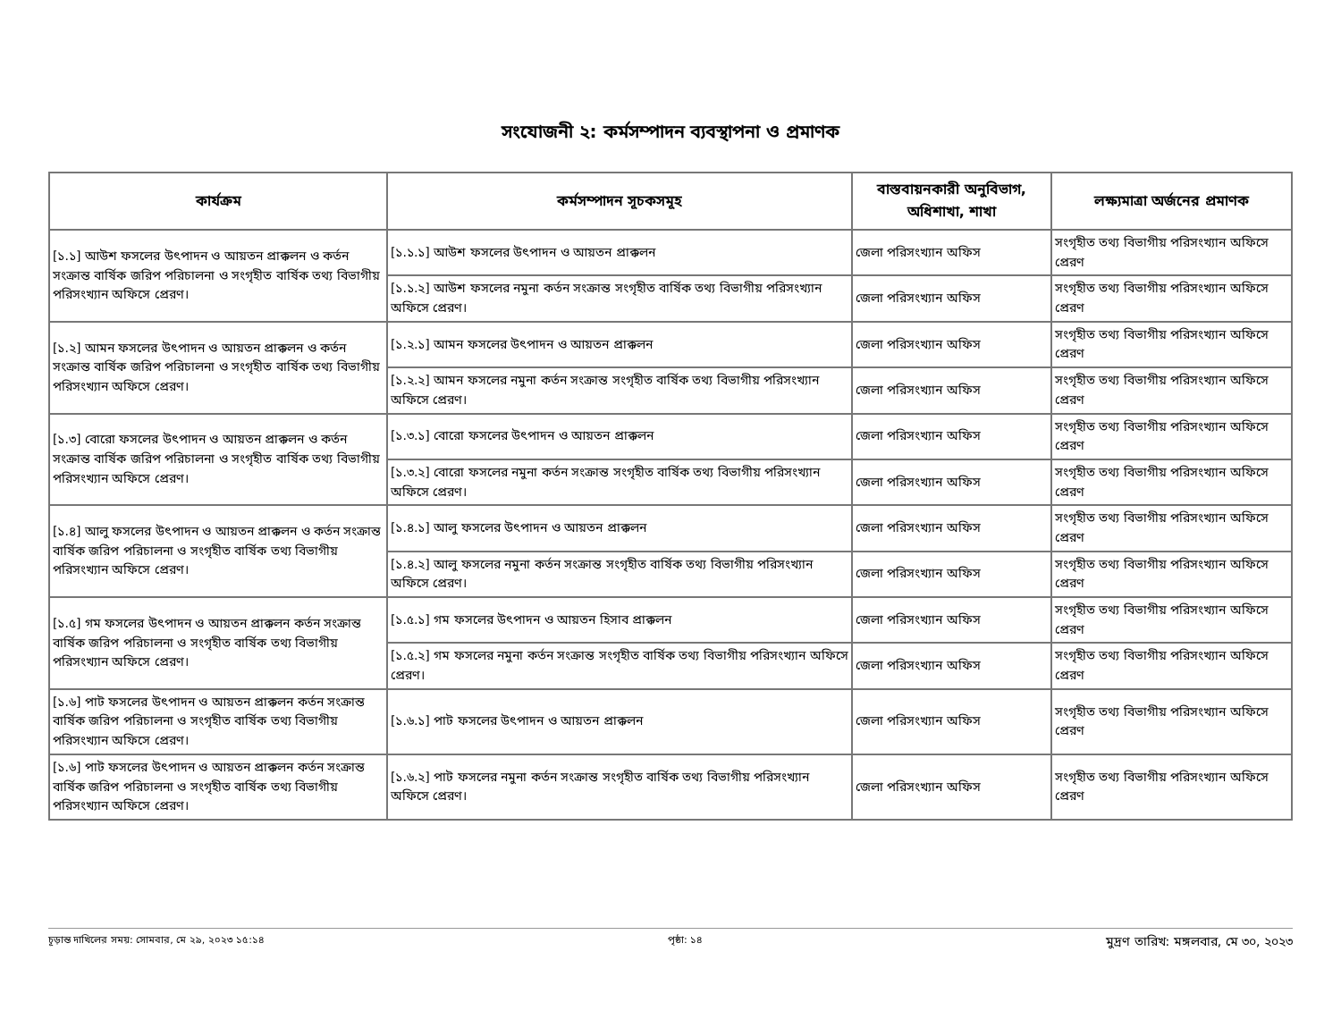সংযোজনী ২: কর্মসম্পাদন ব্যবস্থাপনা ও প্রমাণক
| কার্যক্রম | কর্মসম্পাদন সূচকসমূহ | বাস্তবায়নকারী অনুবিভাগ, অধিশাখা, শাখা | লক্ষ্যমাত্রা অর্জনের প্রমাণক |
| --- | --- | --- | --- |
| [১.১] আউশ ফসলের উৎপাদন ও আয়তন প্রাক্কলন ও কর্তন সংক্রান্ত বার্ষিক জরিপ পরিচালনা ও সংগৃহীত বার্ষিক তথ্য বিভাগীয় পরিসংখ্যান অফিসে প্রেরণ। | [১.১.১] আউশ ফসলের উৎপাদন ও আয়তন প্রাক্কলন | জেলা পরিসংখ্যান অফিস | সংগৃহীত তথ্য বিভাগীয় পরিসংখ্যান অফিসে প্রেরণ |
| | [১.১.২] আউশ ফসলের নমুনা কর্তন সংক্রান্ত সংগৃহীত বার্ষিক তথ্য বিভাগীয় পরিসংখ্যান অফিসে প্রেরণ। | জেলা পরিসংখ্যান অফিস | সংগৃহীত তথ্য বিভাগীয় পরিসংখ্যান অফিসে প্রেরণ |
| [১.২] আমন ফসলের উৎপাদন ও আয়তন প্রাক্কলন ও কর্তন সংক্রান্ত বার্ষিক জরিপ পরিচালনা ও সংগৃহীত বার্ষিক তথ্য বিভাগীয় পরিসংখ্যান অফিসে প্রেরণ। | [১.২.১] আমন ফসলের উৎপাদন ও আয়তন প্রাক্কলন | জেলা পরিসংখ্যান অফিস | সংগৃহীত তথ্য বিভাগীয় পরিসংখ্যান অফিসে প্রেরণ |
| | [১.২.২] আমন ফসলের নমুনা কর্তন সংক্রান্ত সংগৃহীত বার্ষিক তথ্য বিভাগীয় পরিসংখ্যান অফিসে প্রেরণ। | জেলা পরিসংখ্যান অফিস | সংগৃহীত তথ্য বিভাগীয় পরিসংখ্যান অফিসে প্রেরণ |
| [১.৩] বোরো ফসলের উৎপাদন ও আয়তন প্রাক্কলন ও কর্তন সংক্রান্ত বার্ষিক জরিপ পরিচালনা ও সংগৃহীত বার্ষিক তথ্য বিভাগীয় পরিসংখ্যান অফিসে প্রেরণ। | [১.৩.১] বোরো ফসলের উৎপাদন ও আয়তন প্রাক্কলন | জেলা পরিসংখ্যান অফিস | সংগৃহীত তথ্য বিভাগীয় পরিসংখ্যান অফিসে প্রেরণ |
| | [১.৩.২] বোরো ফসলের নমুনা কর্তন সংক্রান্ত সংগৃহীত বার্ষিক তথ্য বিভাগীয় পরিসংখ্যান অফিসে প্রেরণ। | জেলা পরিসংখ্যান অফিস | সংগৃহীত তথ্য বিভাগীয় পরিসংখ্যান অফিসে প্রেরণ |
| [১.৪] আলু ফসলের উৎপাদন ও আয়তন প্রাক্কলন ও কর্তন সংক্রান্ত বার্ষিক জরিপ পরিচালনা ও সংগৃহীত বার্ষিক তথ্য বিভাগীয় পরিসংখ্যান অফিসে প্রেরণ। | [১.৪.১] আলু ফসলের উৎপাদন ও আয়তন প্রাক্কলন | জেলা পরিসংখ্যান অফিস | সংগৃহীত তথ্য বিভাগীয় পরিসংখ্যান অফিসে প্রেরণ |
| | [১.৪.২] আলু ফসলের নমুনা কর্তন সংক্রান্ত সংগৃহীত বার্ষিক তথ্য বিভাগীয় পরিসংখ্যান অফিসে প্রেরণ। | জেলা পরিসংখ্যান অফিস | সংগৃহীত তথ্য বিভাগীয় পরিসংখ্যান অফিসে প্রেরণ |
| [১.৫] গম ফসলের উৎপাদন ও আয়তন প্রাক্কলন কর্তন সংক্রান্ত বার্ষিক জরিপ পরিচালনা ও সংগৃহীত বার্ষিক তথ্য বিভাগীয় পরিসংখ্যান অফিসে প্রেরণ। | [১.৫.১] গম ফসলের উৎপাদন ও আয়তন হিসাব প্রাক্কলন | জেলা পরিসংখ্যান অফিস | সংগৃহীত তথ্য বিভাগীয় পরিসংখ্যান অফিসে প্রেরণ |
| | [১.৫.২] গম ফসলের নমুনা কর্তন সংক্রান্ত সংগৃহীত বার্ষিক তথ্য বিভাগীয় পরিসংখ্যান অফিসে প্রেরণ। | জেলা পরিসংখ্যান অফিস | সংগৃহীত তথ্য বিভাগীয় পরিসংখ্যান অফিসে প্রেরণ |
| [১.৬] পাট ফসলের উৎপাদন ও আয়তন প্রাক্কলন কর্তন সংক্রান্ত বার্ষিক জরিপ পরিচালনা ও সংগৃহীত বার্ষিক তথ্য বিভাগীয় পরিসংখ্যান অফিসে প্রেরণ। | [১.৬.১] পাট ফসলের উৎপাদন ও আয়তন প্রাক্কলন | জেলা পরিসংখ্যান অফিস | সংগৃহীত তথ্য বিভাগীয় পরিসংখ্যান অফিসে প্রেরণ |
| [১.৬] পাট ফসলের উৎপাদন ও আয়তন প্রাক্কলন কর্তন সংক্রান্ত বার্ষিক জরিপ পরিচালনা ও সংগৃহীত বার্ষিক তথ্য বিভাগীয় পরিসংখ্যান অফিসে প্রেরণ। | [১.৬.২] পাট ফসলের নমুনা কর্তন সংক্রান্ত সংগৃহীত বার্ষিক তথ্য বিভাগীয় পরিসংখ্যান অফিসে প্রেরণ। | জেলা পরিসংখ্যান অফিস | সংগৃহীত তথ্য বিভাগীয় পরিসংখ্যান অফিসে প্রেরণ |
চূড়ান্ত দাখিলের সময়: সোমবার, মে ২৯, ২০২৩ ১৫:১৪ পৃষ্ঠা: ১৪ মুদ্রণ তারিখ: মঙ্গলবার, মে ৩০, ২০২৩